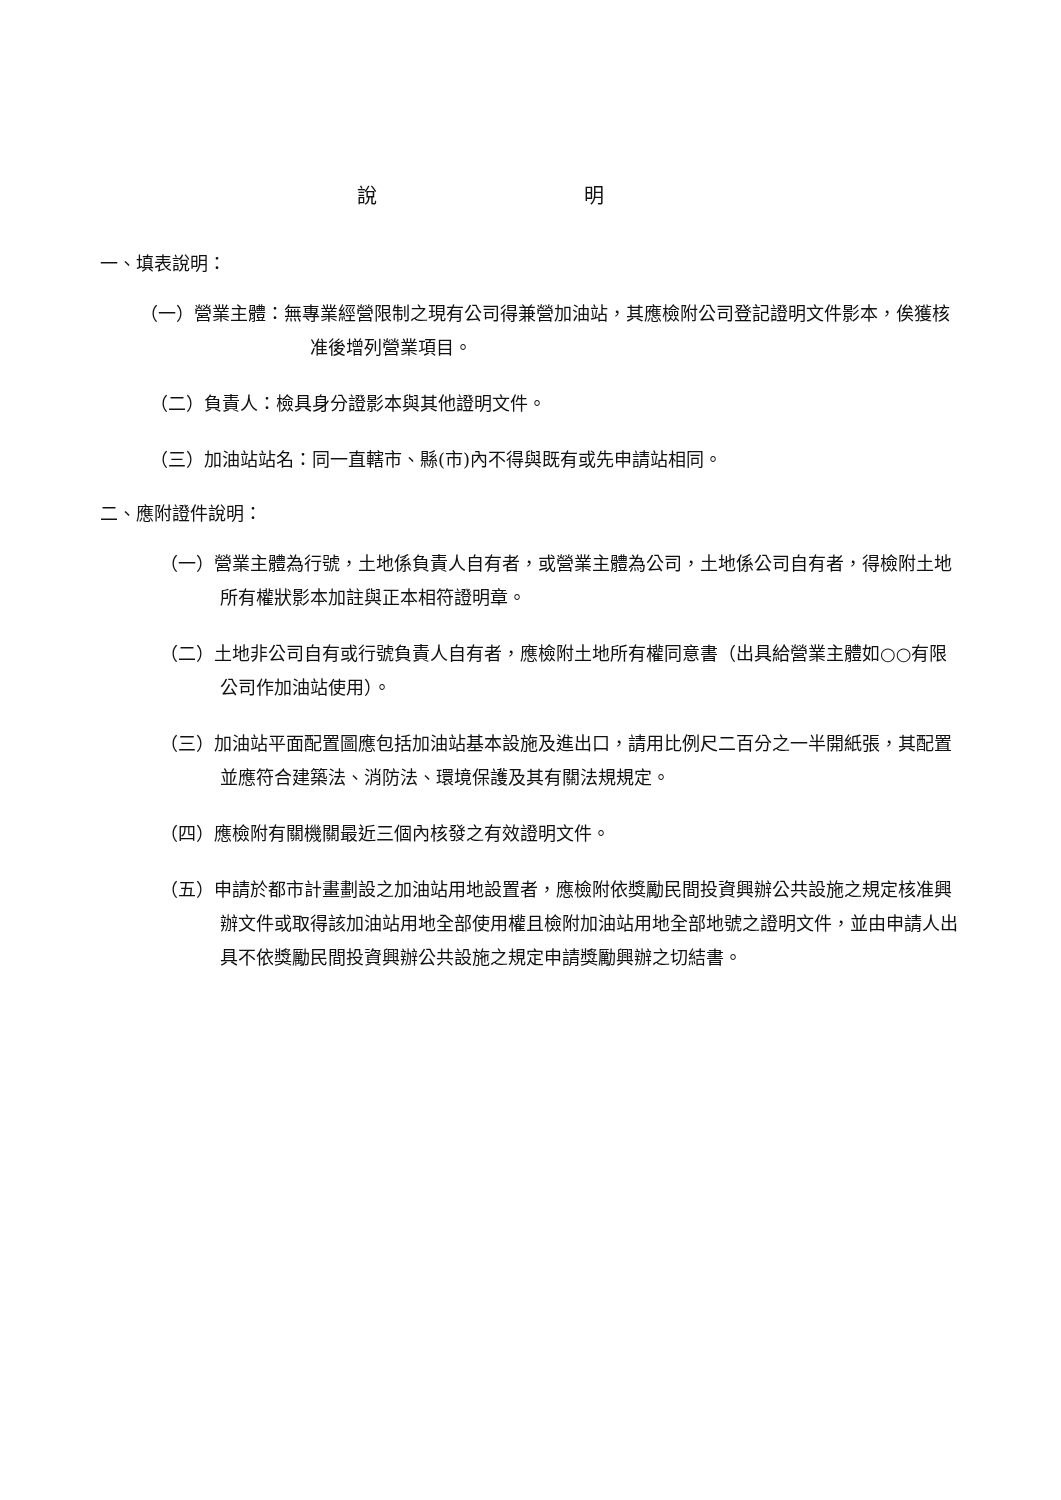說 明
一、填表說明：
（一）營業主體：無專業經營限制之現有公司得兼營加油站，其應檢附公司登記證明文件影本，俟獲核准後增列營業項目。
（二）負責人：檢具身分證影本與其他證明文件。
（三）加油站站名：同一直轄市、縣(市)內不得與既有或先申請站相同。
二、應附證件說明：
（一）營業主體為行號，土地係負責人自有者，或營業主體為公司，土地係公司自有者，得檢附土地所有權狀影本加註與正本相符證明章。
（二）土地非公司自有或行號負責人自有者，應檢附土地所有權同意書（出具給營業主體如○○有限公司作加油站使用）。
（三）加油站平面配置圖應包括加油站基本設施及進出口，請用比例尺二百分之一半開紙張，其配置並應符合建築法、消防法、環境保護及其有關法規規定。
（四）應檢附有關機關最近三個內核發之有效證明文件。
（五）申請於都市計畫劃設之加油站用地設置者，應檢附依獎勵民間投資興辦公共設施之規定核准興辦文件或取得該加油站用地全部使用權且檢附加油站用地全部地號之證明文件，並由申請人出具不依獎勵民間投資興辦公共設施之規定申請獎勵興辦之切結書。